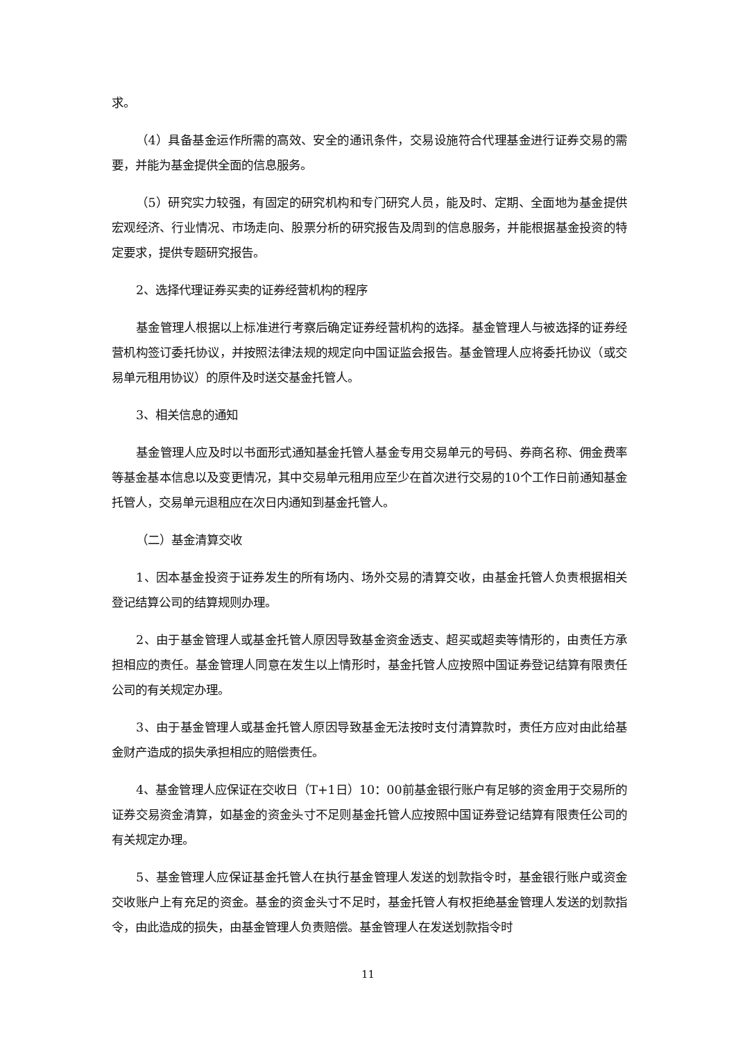求。
（4）具备基金运作所需的高效、安全的通讯条件，交易设施符合代理基金进行证券交易的需要，并能为基金提供全面的信息服务。
（5）研究实力较强，有固定的研究机构和专门研究人员，能及时、定期、全面地为基金提供宏观经济、行业情况、市场走向、股票分析的研究报告及周到的信息服务，并能根据基金投资的特定要求，提供专题研究报告。
2、选择代理证券买卖的证券经营机构的程序
基金管理人根据以上标准进行考察后确定证券经营机构的选择。基金管理人与被选择的证券经营机构签订委托协议，并按照法律法规的规定向中国证监会报告。基金管理人应将委托协议（或交易单元租用协议）的原件及时送交基金托管人。
3、相关信息的通知
基金管理人应及时以书面形式通知基金托管人基金专用交易单元的号码、券商名称、佣金费率等基金基本信息以及变更情况，其中交易单元租用应至少在首次进行交易的10个工作日前通知基金托管人，交易单元退租应在次日内通知到基金托管人。
（二）基金清算交收
1、因本基金投资于证券发生的所有场内、场外交易的清算交收，由基金托管人负责根据相关登记结算公司的结算规则办理。
2、由于基金管理人或基金托管人原因导致基金资金透支、超买或超卖等情形的，由责任方承担相应的责任。基金管理人同意在发生以上情形时，基金托管人应按照中国证券登记结算有限责任公司的有关规定办理。
3、由于基金管理人或基金托管人原因导致基金无法按时支付清算款时，责任方应对由此给基金财产造成的损失承担相应的赔偿责任。
4、基金管理人应保证在交收日（T+1日）10：00前基金银行账户有足够的资金用于交易所的证券交易资金清算，如基金的资金头寸不足则基金托管人应按照中国证券登记结算有限责任公司的有关规定办理。
5、基金管理人应保证基金托管人在执行基金管理人发送的划款指令时，基金银行账户或资金交收账户上有充足的资金。基金的资金头寸不足时，基金托管人有权拒绝基金管理人发送的划款指令，由此造成的损失，由基金管理人负责赔偿。基金管理人在发送划款指令时
11